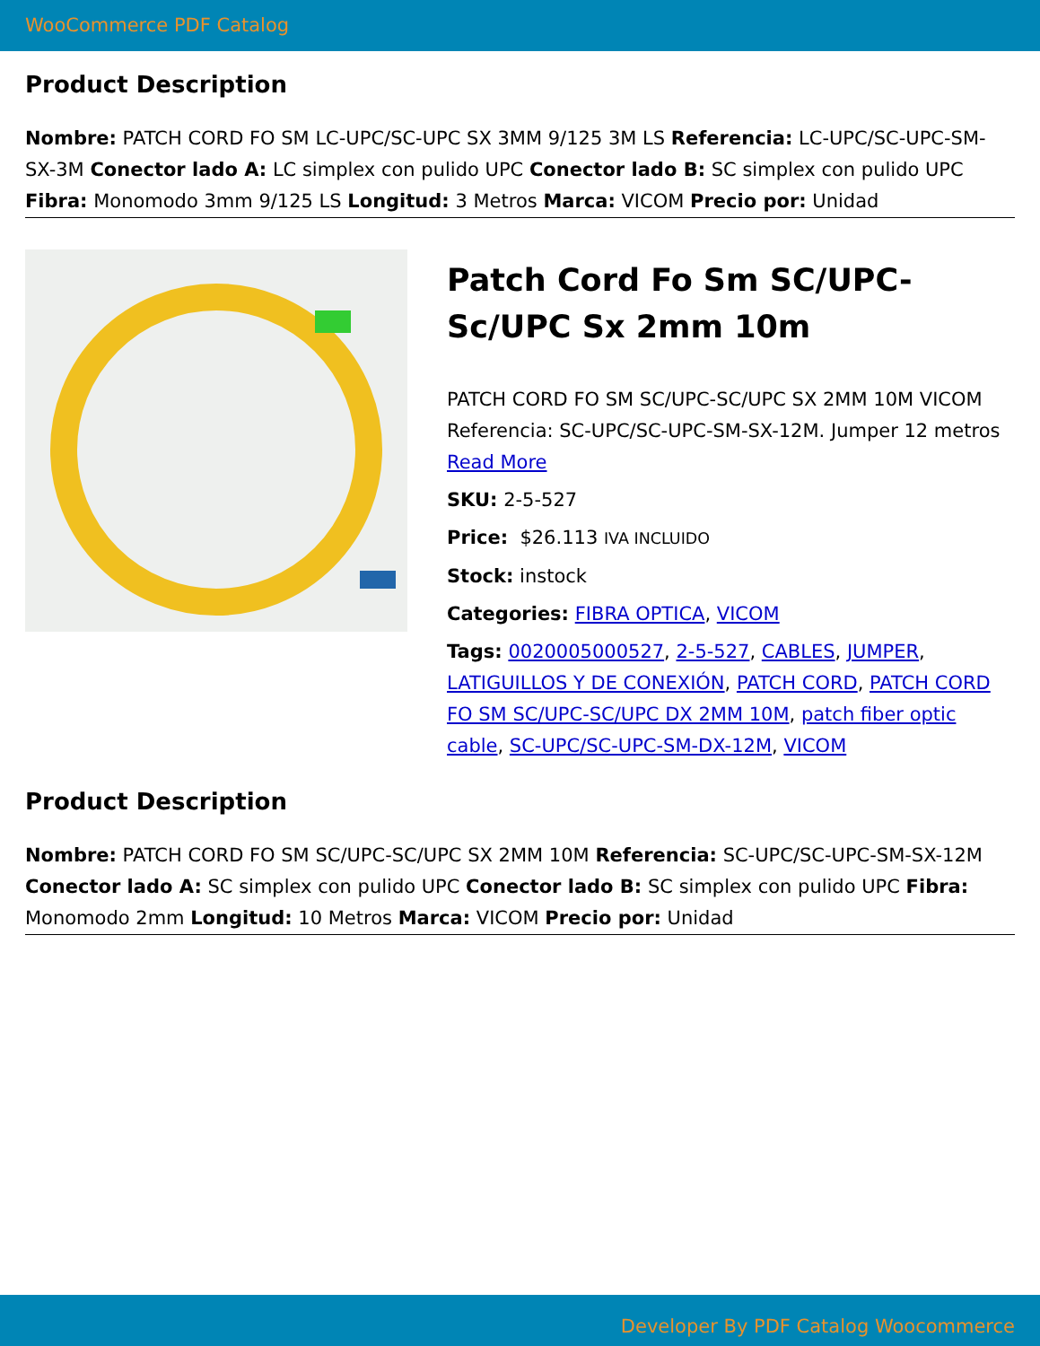WooCommerce PDF Catalog
Product Description
Nombre: PATCH CORD FO SM LC-UPC/SC-UPC SX 3MM 9/125 3M LS Referencia: LC-UPC/SC-UPC-SM-SX-3M Conector lado A: LC simplex con pulido UPC Conector lado B: SC simplex con pulido UPC Fibra: Monomodo 3mm 9/125 LS Longitud: 3 Metros Marca: VICOM Precio por: Unidad
Patch Cord Fo Sm SC/UPC-Sc/UPC Sx 2mm 10m
PATCH CORD FO SM SC/UPC-SC/UPC SX 2MM 10M VICOM Referencia: SC-UPC/SC-UPC-SM-SX-12M. Jumper 12 metros
Read More
SKU: 2-5-527
Price: $26.113 IVA INCLUIDO
Stock: instock
Categories: FIBRA OPTICA, VICOM
Tags: 0020005000527, 2-5-527, CABLES, JUMPER, LATIGUILLOS Y DE CONEXIÓN, PATCH CORD, PATCH CORD FO SM SC/UPC-SC/UPC DX 2MM 10M, patch fiber optic cable, SC-UPC/SC-UPC-SM-DX-12M, VICOM
Product Description
Nombre: PATCH CORD FO SM SC/UPC-SC/UPC SX 2MM 10M Referencia: SC-UPC/SC-UPC-SM-SX-12M Conector lado A: SC simplex con pulido UPC Conector lado B: SC simplex con pulido UPC Fibra: Monomodo 2mm Longitud: 10 Metros Marca: VICOM Precio por: Unidad
Developer By PDF Catalog Woocommerce